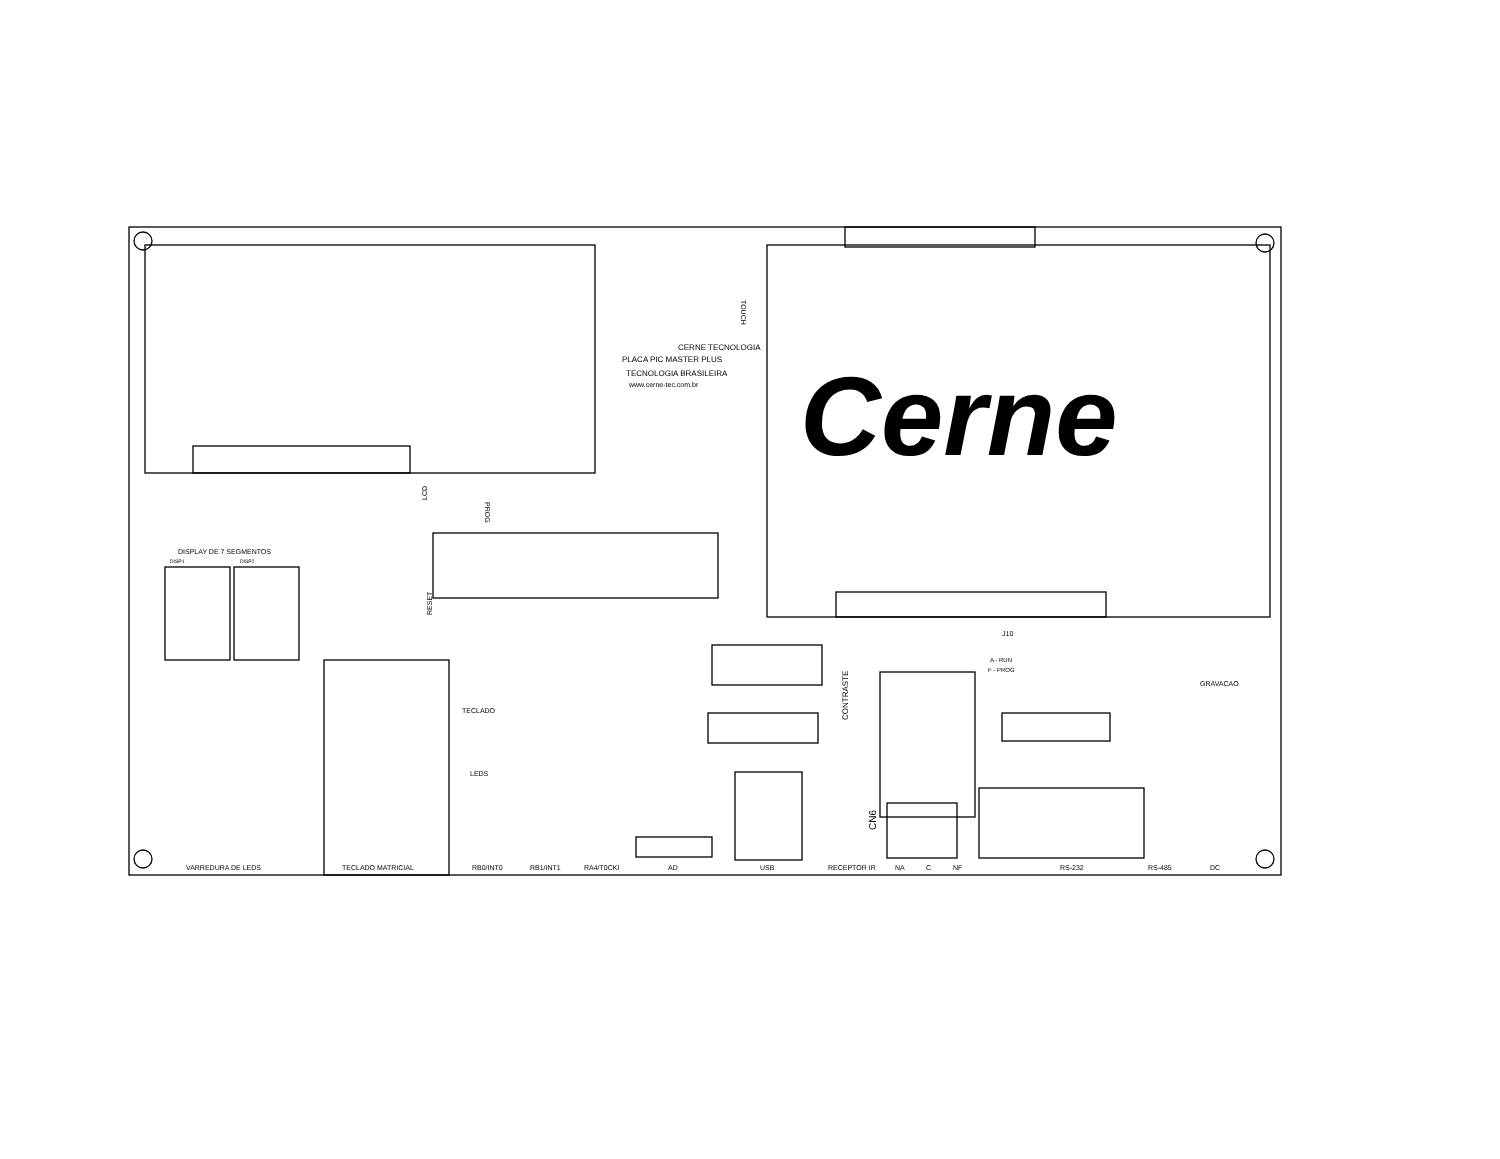CERNE TECNOLOGIA
PLACA PIC MASTER PLUS
TECNOLOGIA BRASILEIRA
www.cerne-tec.com.br
Cerne
TOUCH
DISPLAY DE 7 SEGMENTOS
DISP1
DISP2
TECLADO
LEDS
J10
A - RUN
F - PROG
GRAVACAO
VARREDURA DE LEDS
TECLADO MATRICIAL
RB0/INT0
RB1/INT1
RA4/T0CKI
AD
USB
RECEPTOR IR
NA
C
NF
RS-232
RS-485
DC
CN6
CONTRASTE
LCD
PROG
RESET